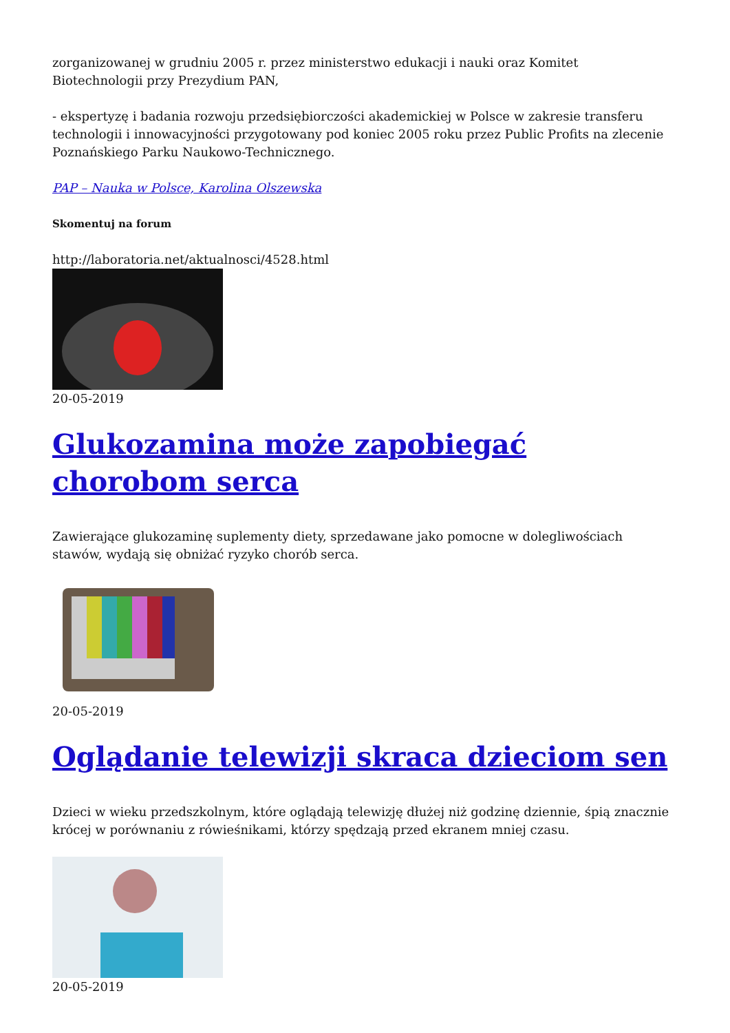zorganizowanej w grudniu 2005 r. przez ministerstwo edukacji i nauki oraz Komitet Biotechnologii przy Prezydium PAN,
- ekspertyzę i badania rozwoju przedsiębiorczości akademickiej w Polsce w zakresie transferu technologii i innowacyjności przygotowany pod koniec 2005 roku przez Public Profits na zlecenie Poznańskiego Parku Naukowo-Technicznego.
PAP – Nauka w Polsce, Karolina Olszewska
Skomentuj na forum
http://laboratoria.net/aktualnosci/4528.html
20-05-2019
Glukozamina może zapobiegać chorobom serca
Zawierające glukozaminę suplementy diety, sprzedawane jako pomocne w dolegliwościach stawów, wydają się obniżać ryzyko chorób serca.
20-05-2019
Oglądanie telewizji skraca dzieciom sen
Dzieci w wieku przedszkolnym, które oglądają telewizję dłużej niż godzinę dziennie, śpią znacznie krócej w porównaniu z rówieśnikami, którzy spędzają przed ekranem mniej czasu.
20-05-2019